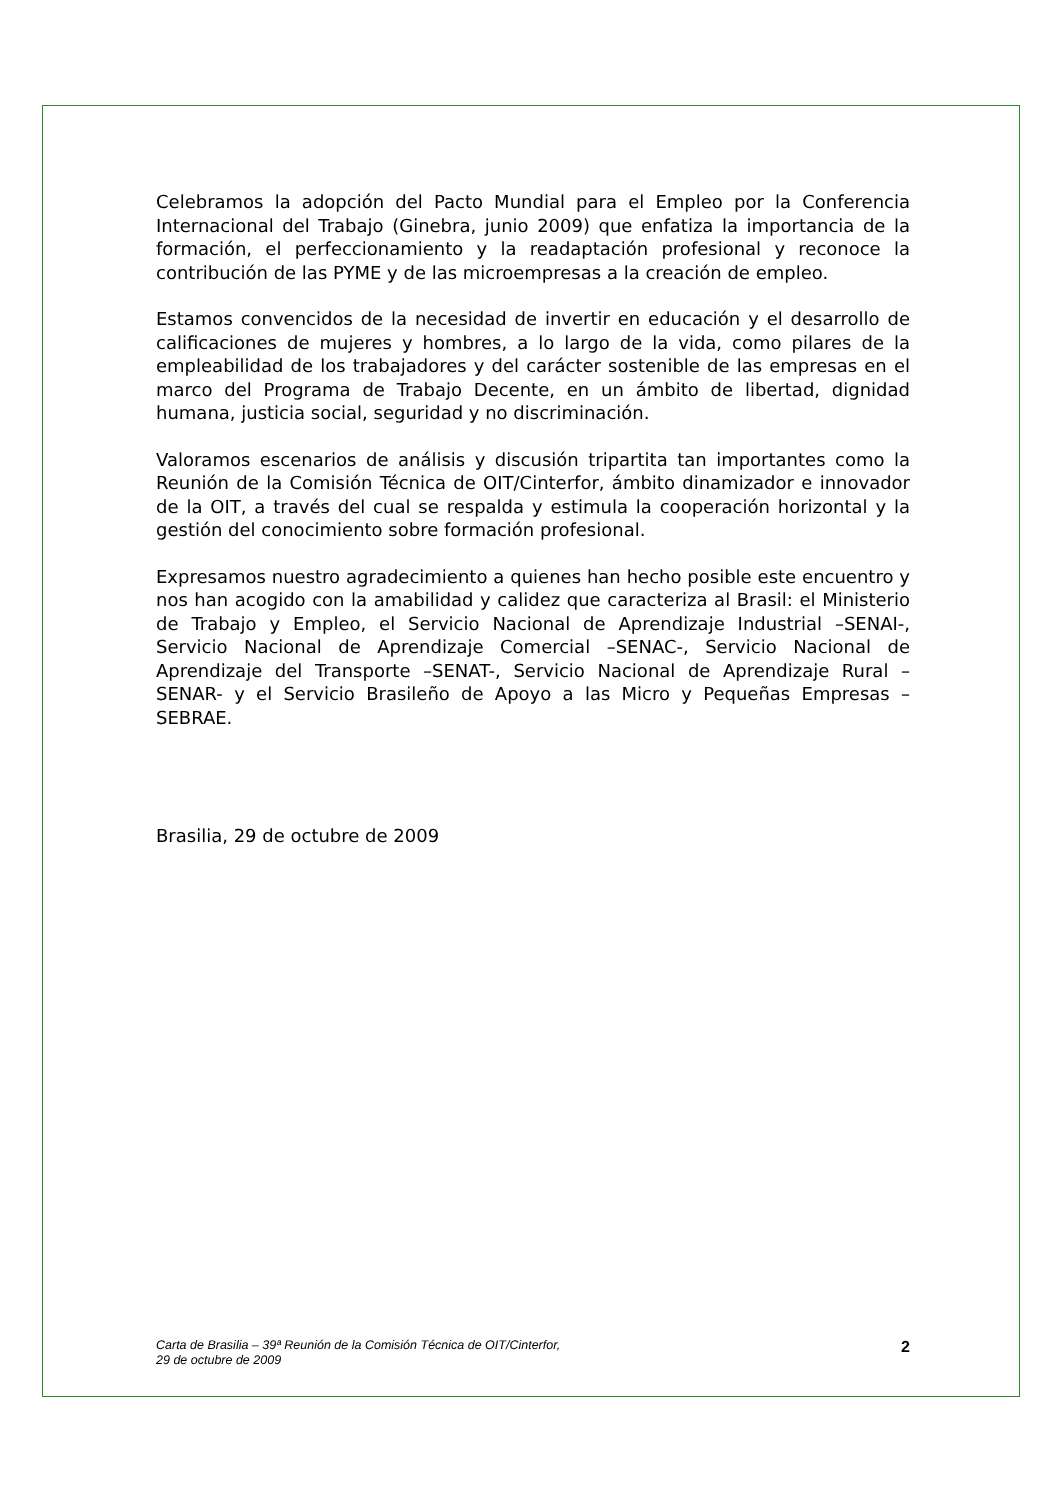Celebramos la adopción del Pacto Mundial para el Empleo por la Conferencia Internacional del Trabajo (Ginebra, junio 2009) que enfatiza la importancia de la formación, el perfeccionamiento y la readaptación profesional y reconoce la contribución de las PYME y de las microempresas a la creación de empleo.
Estamos convencidos de la necesidad de invertir en educación y el desarrollo de calificaciones de mujeres y hombres, a lo largo de la vida, como pilares de la empleabilidad de los trabajadores y del carácter sostenible de las empresas en el marco del Programa de Trabajo Decente, en un ámbito de libertad, dignidad humana, justicia social, seguridad y no discriminación.
Valoramos escenarios de análisis y discusión tripartita tan importantes como la Reunión de la Comisión Técnica de OIT/Cinterfor, ámbito dinamizador e innovador de la OIT, a través del cual se respalda y estimula la cooperación horizontal y la gestión del conocimiento sobre formación profesional.
Expresamos nuestro agradecimiento a quienes han hecho posible este encuentro y nos han acogido con la amabilidad y calidez que caracteriza al Brasil: el Ministerio de Trabajo y Empleo, el Servicio Nacional de Aprendizaje Industrial –SENAI-, Servicio Nacional de Aprendizaje Comercial –SENAC-, Servicio Nacional de Aprendizaje del Transporte –SENAT-, Servicio Nacional de Aprendizaje Rural –SENAR- y el Servicio Brasileño de Apoyo a las Micro y Pequeñas Empresas – SEBRAE.
Brasilia, 29 de octubre de 2009
Carta de Brasilia – 39ª Reunión de la Comisión Técnica de OIT/Cinterfor,
29 de octubre de 2009
2